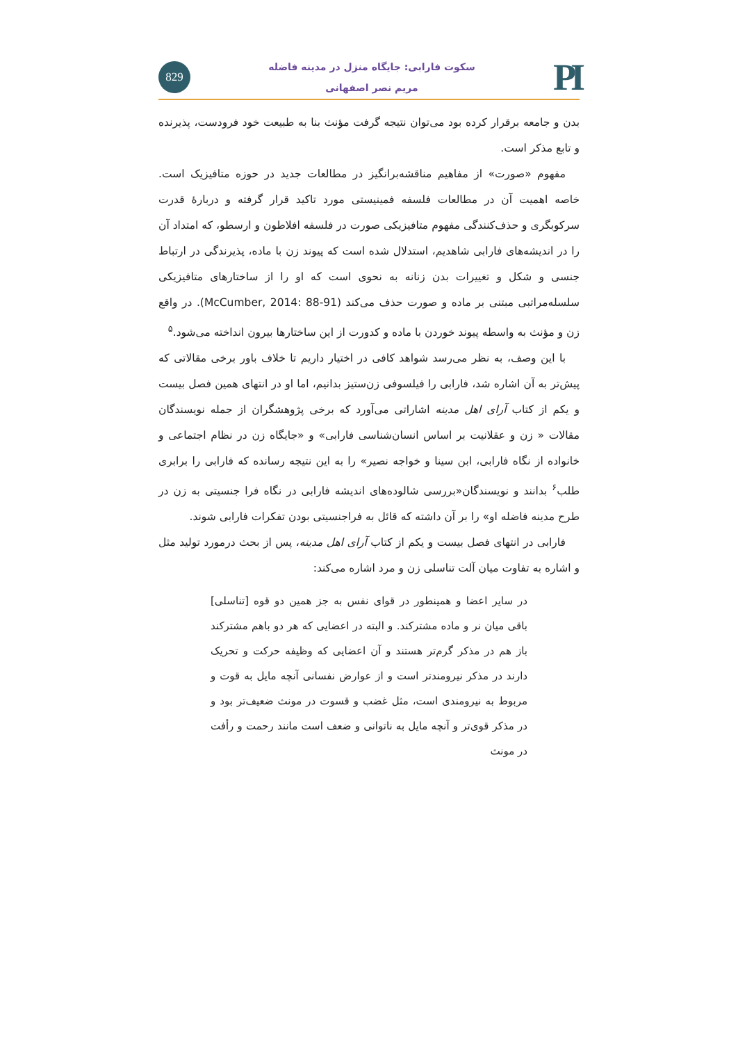PI
سکوت فارابی: جایگاه منزل در مدینه فاضله
مریم نصر اصفهانی
829
بدن و جامعه برقرار کرده بود می‌توان نتیجه گرفت مؤنث بنا به طبیعت خود فرودست، پذیرنده و تابع مذکر است.
مفهوم «صورت» از مفاهیم مناقشه‌برانگیز در مطالعات جدید در حوزه متافیزیک است. خاصه اهمیت آن در مطالعات فلسفه فمینیستی مورد تاکید قرار گرفته و دربارهٔ قدرت سرکوبگری و حذف‌کنندگی مفهوم متافیزیکی صورت در فلسفه افلاطون و ارسطو، که امتداد آن را در اندیشه‌های فارابی شاهدیم، استدلال شده است که پیوند زن با ماده، پذیرندگی در ارتباط جنسی و شکل و تغییرات بدن زنانه به نحوی است که او را از ساختارهای متافیزیکی سلسله‌مراتبی مبتنی بر ماده و صورت حذف می‌کند (McCumber, 2014: 88-91). در واقع زن و مؤنث به واسطه پیوند خوردن با ماده و کدورت از این ساختارها بیرون انداخته می‌شود.<sup>۵</sup>
با این وصف، به نظر می‌رسد شواهد کافی در اختیار داریم تا خلاف باور برخی مقالاتی که پیش‌تر به آن اشاره شد، فارابی را فیلسوفی زن‌ستیز بدانیم، اما او در انتهای همین فصل بیست و یکم از کتاب آرای اهل مدینه اشاراتی می‌آورد که برخی پژوهشگران از جمله نویسندگان مقالات « زن و عقلانیت بر اساس انسان‌شناسی فارابی» و «جایگاه زن در نظام اجتماعی و خانواده از نگاه فارابی، ابن سینا و خواجه نصیر» را به این نتیجه رسانده که فارابی را برابری طلب<sup>۶</sup> بدانند و نویسندگان«بررسی شالوده‌های اندیشه فارابی در نگاه فرا جنسیتی به زن در طرح مدینه فاضله او» را بر آن داشته که قائل به فراجنسیتی بودن تفکرات فارابی شوند.
فارابی در انتهای فصل بیست و یکم از کتاب آرای اهل مدینه، پس از بحث درمورد تولید مثل و اشاره به تفاوت میان آلت تناسلی زن و مرد اشاره می‌کند:
در سایر اعضا و همینطور در قوای نفس به جز همین دو قوه [تناسلی] باقی میان نر و ماده مشترکند. و البته در اعضایی که هر دو باهم مشترکند باز هم در مذکر گرم‌تر هستند و آن اعضایی که وظیفه حرکت و تحریک دارند در مذکر نیرومندتر است و از عوارض نفسانی آنچه مایل به قوت و مربوط به نیرومندی است، مثل غضب و قسوت در مونث ضعیف‌تر بود و در مذکر قوی‌تر و آنچه مایل به ناتوانی و ضعف است مانند رحمت و رأفت در مونث